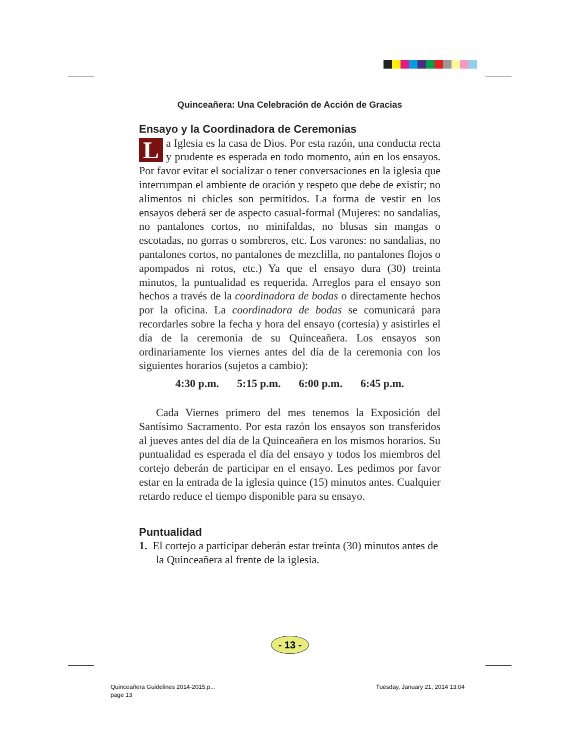Quinceañera: Una Celebración de Acción de Gracias
Ensayo y la Coordinadora de Ceremonias
La Iglesia es la casa de Dios. Por esta razón, una conducta recta y prudente es esperada en todo momento, aún en los ensayos. Por favor evitar el socializar o tener conversaciones en la iglesia que interrumpan el ambiente de oración y respeto que debe de existir; no alimentos ni chicles son permitidos. La forma de vestir en los ensayos deberá ser de aspecto casual-formal (Mujeres: no sandalias, no pantalones cortos, no minifaldas, no blusas sin mangas o escotadas, no gorras o sombreros, etc. Los varones: no sandalias, no pantalones cortos, no pantalones de mezclilla, no pantalones flojos o apompados ni rotos, etc.) Ya que el ensayo dura (30) treinta minutos, la puntualidad es requerida. Arreglos para el ensayo son hechos a través de la coordinadora de bodas o directamente hechos por la oficina. La coordinadora de bodas se comunicará para recordarles sobre la fecha y hora del ensayo (cortesía) y asistirles el día de la ceremonia de su Quinceañera. Los ensayos son ordinariamente los viernes antes del día de la ceremonia con los siguientes horarios (sujetos a cambio):
4:30 p.m. 5:15 p.m. 6:00 p.m. 6:45 p.m.
Cada Viernes primero del mes tenemos la Exposición del Santísimo Sacramento. Por esta razón los ensayos son transferidos al jueves antes del día de la Quinceañera en los mismos horarios. Su puntualidad es esperada el día del ensayo y todos los miembros del cortejo deberán de participar en el ensayo. Les pedimos por favor estar en la entrada de la iglesia quince (15) minutos antes. Cualquier retardo reduce el tiempo disponible para su ensayo.
Puntualidad
1. El cortejo a participar deberán estar treinta (30) minutos antes de la Quinceañera al frente de la iglesia.
- 13 -
Quinceañera Guidelines 2014-2015.p...
page 13
Tuesday, January 21, 2014 13:04